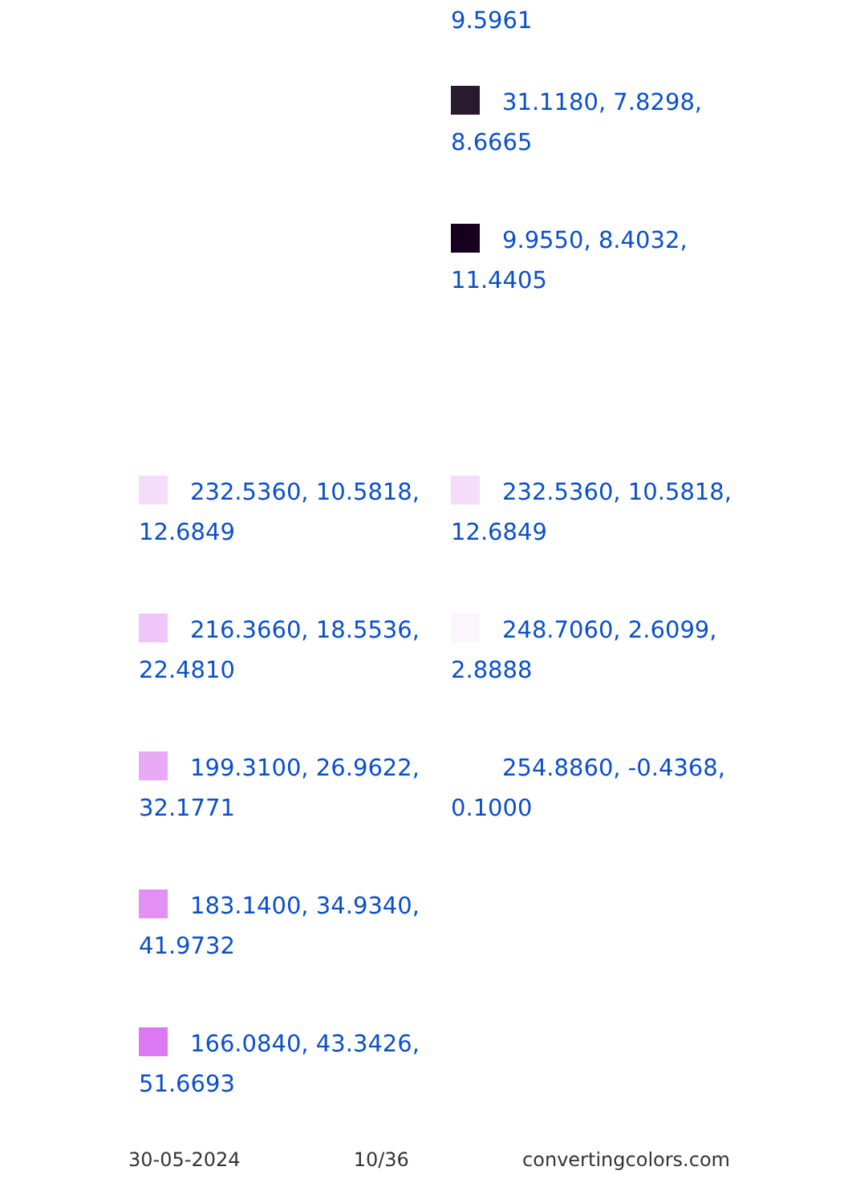9.5961
31.1180, 7.8298, 8.6665
9.9550, 8.4032, 11.4405
232.5360, 10.5818, 12.6849
216.3660, 18.5536, 22.4810
199.3100, 26.9622, 32.1771
183.1400, 34.9340, 41.9732
166.0840, 43.3426, 51.6693
232.5360, 10.5818, 12.6849
248.7060, 2.6099, 2.8888
254.8860, -0.4368, 0.1000
30-05-2024 10/36 convertingcolors.com